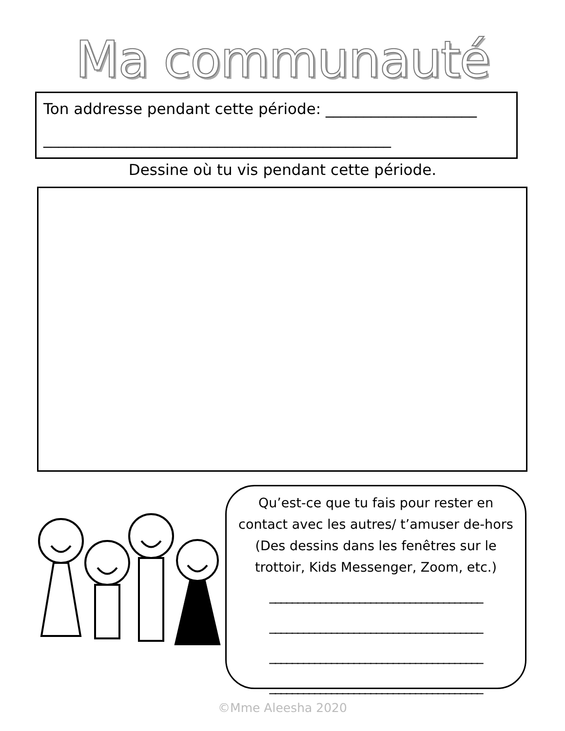Ma communauté
Ton addresse pendant cette période: ____________________
______________________________________________
Dessine où tu vis pendant cette période.
Qu’est-ce que tu fais pour rester en contact avec les autres/ t’amuser de-hors (Des dessins dans les fenêtres sur le trottoir, Kids Messenger, Zoom, etc.)
______________________________________
______________________________________
______________________________________
______________________________________
©Mme Aleesha 2020